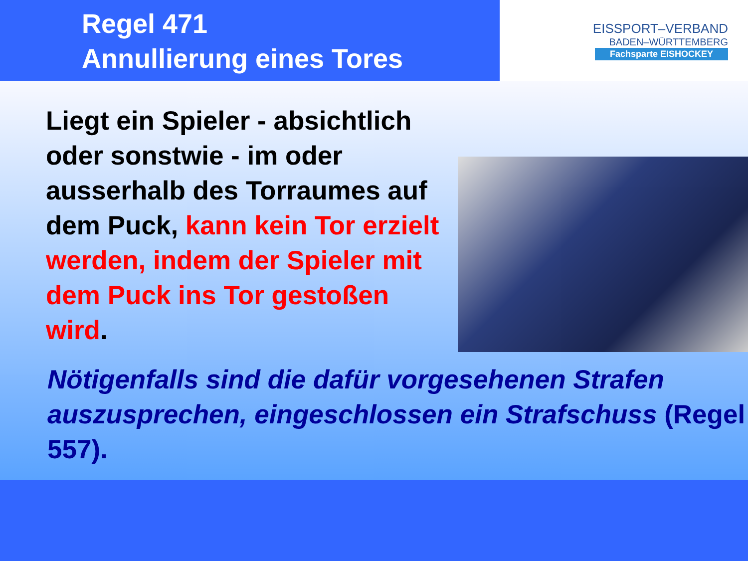Regel 471
Annullierung eines Tores
EISSPORT–VERBAND
BADEN–WÜRTTEMBERG
Fachsparte EISHOCKEY
Liegt ein Spieler - absichtlich oder sonstwie - im oder ausserhalb des Torraumes auf dem Puck, kann kein Tor erzielt werden, indem der Spieler mit dem Puck ins Tor gestoßen wird.
Nötigenfalls sind die dafür vorgesehenen Strafen auszusprechen, eingeschlossen ein Strafschuss (Regel 557).